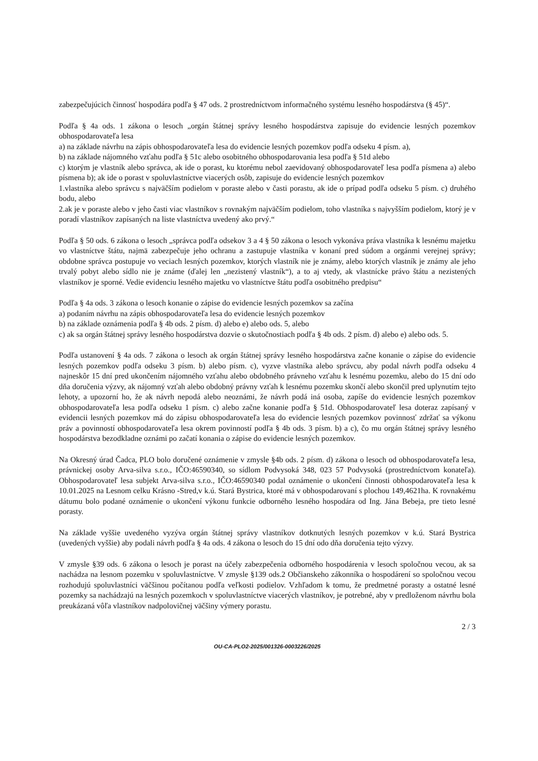zabezpečujúcich činnosť hospodára podľa § 47 ods. 2 prostredníctvom informačného systému lesného hospodárstva (§ 45)“.
Podľa § 4a ods. 1 zákona o lesoch „orgán štátnej správy lesného hospodárstva zapisuje do evidencie lesných pozemkov obhospodarovateľa lesa
a) na základe návrhu na zápis obhospodarovateľa lesa do evidencie lesných pozemkov podľa odseku 4 písm. a),
b) na základe nájomného vzťahu podľa § 51c alebo osobitného obhospodarovania lesa podľa § 51d alebo
c) ktorým je vlastník alebo správca, ak ide o porast, ku ktorému nebol zaevidovaný obhospodarovateľ lesa podľa písmena a) alebo písmena b); ak ide o porast v spoluvlastníctve viacerých osôb, zapisuje do evidencie lesných pozemkov
1.vlastníka alebo správcu s najväčším podielom v poraste alebo v časti porastu, ak ide o prípad podľa odseku 5 písm. c) druhého bodu, alebo
2.ak je v poraste alebo v jeho časti viac vlastníkov s rovnakým najväčším podielom, toho vlastníka s najvyšším podielom, ktorý je v poradí vlastníkov zapísaných na liste vlastníctva uvedený ako prvý.“
Podľa § 50 ods. 6 zákona o lesoch „správca podľa odsekov 3 a 4 § 50 zákona o lesoch vykonáva práva vlastníka k lesnému majetku vo vlastníctve štátu, najmä zabezpečuje jeho ochranu a zastupuje vlastníka v konaní pred súdom a orgánmi verejnej správy; obdobne správca postupuje vo veciach lesných pozemkov, ktorých vlastník nie je známy, alebo ktorých vlastník je známy ale jeho trvalý pobyt alebo sídlo nie je známe (ďalej len „nezistený vlastník“), a to aj vtedy, ak vlastnícke právo štátu a nezistených vlastníkov je sporné. Vedie evidenciu lesného majetku vo vlastníctve štátu podľa osobitného predpisu“
Podľa § 4a ods. 3 zákona o lesoch konanie o zápise do evidencie lesných pozemkov sa začína
a) podaním návrhu na zápis obhospodarovateľa lesa do evidencie lesných pozemkov
b) na základe oznámenia podľa § 4b ods. 2 písm. d) alebo e) alebo ods. 5, alebo
c) ak sa orgán štátnej správy lesného hospodárstva dozvie o skutočnostiach podľa § 4b ods. 2 písm. d) alebo e) alebo ods. 5.
Podľa ustanovení § 4a ods. 7 zákona o lesoch ak orgán štátnej správy lesného hospodárstva začne konanie o zápise do evidencie lesných pozemkov podľa odseku 3 písm. b) alebo písm. c), vyzve vlastníka alebo správcu, aby podal návrh podľa odseku 4 najneskôr 15 dní pred ukončením nájomného vzťahu alebo obdobného právneho vzťahu k lesnému pozemku, alebo do 15 dní odo dňa doručenia výzvy, ak nájomný vzťah alebo obdobný právny vzťah k lesnému pozemku skončí alebo skončil pred uplynutím tejto lehoty, a upozorní ho, že ak návrh nepodá alebo neoznámi, že návrh podá iná osoba, zapíše do evidencie lesných pozemkov obhospodarovateľa lesa podľa odseku 1 písm. c) alebo začne konanie podľa § 51d. Obhospodarovateľ lesa doteraz zapísaný v evidencii lesných pozemkov má do zápisu obhospodarovateľa lesa do evidencie lesných pozemkov povinnosť zdržať sa výkonu práv a povinností obhospodarovateľa lesa okrem povinností podľa § 4b ods. 3 písm. b) a c), čo mu orgán štátnej správy lesného hospodárstva bezodkladne oznámi po začatí konania o zápise do evidencie lesných pozemkov.
Na Okresný úrad Čadca, PLO bolo doručené oznámenie v zmysle §4b ods. 2 písm. d) zákona o lesoch od obhospodarovateľa lesa, právnickej osoby Arva-silva s.r.o., IČO:46590340, so sídlom Podvysoká 348, 023 57 Podvysoká (prostredníctvom konateľa). Obhospodarovateľ lesa subjekt Arva-silva s.r.o., IČO:46590340 podal oznámenie o ukončení činnosti obhospodarovateľa lesa k 10.01.2025 na Lesnom celku Krásno -Stred,v k.ú. Stará Bystrica, ktoré má v obhospodarovaní s plochou 149,4621ha. K rovnakému dátumu bolo podané oznámenie o ukončení výkonu funkcie odborného lesného hospodára od Ing. Jána Bebeja, pre tieto lesné porasty.
Na základe vyššie uvedeného vyzýva orgán štátnej správy vlastníkov dotknutých lesných pozemkov v k.ú. Stará Bystrica (uvedených vyššie) aby podali návrh podľa § 4a ods. 4 zákona o lesoch do 15 dní odo dňa doručenia tejto výzvy.
V zmysle §39 ods. 6 zákona o lesoch je porast na účely zabezpečenia odborného hospodárenia v lesoch spoločnou vecou, ak sa nachádza na lesnom pozemku v spoluvlastníctve. V zmysle §139 ods.2 Občianskeho zákonníka o hospodárení so spoločnou vecou rozhodujú spoluvlastníci väčšinou počítanou podľa veľkosti podielov. Vzhľadom k tomu, že predmetné porasty a ostatné lesné pozemky sa nachádzajú na lesných pozemkoch v spoluvlastníctve viacerých vlastníkov, je potrebné, aby v predloženom návrhu bola preukázaná vôľa vlastníkov nadpolovičnej väčšiny výmery porastu.
2 / 3
OU-CA-PLO2-2025/001326-0003226/2025